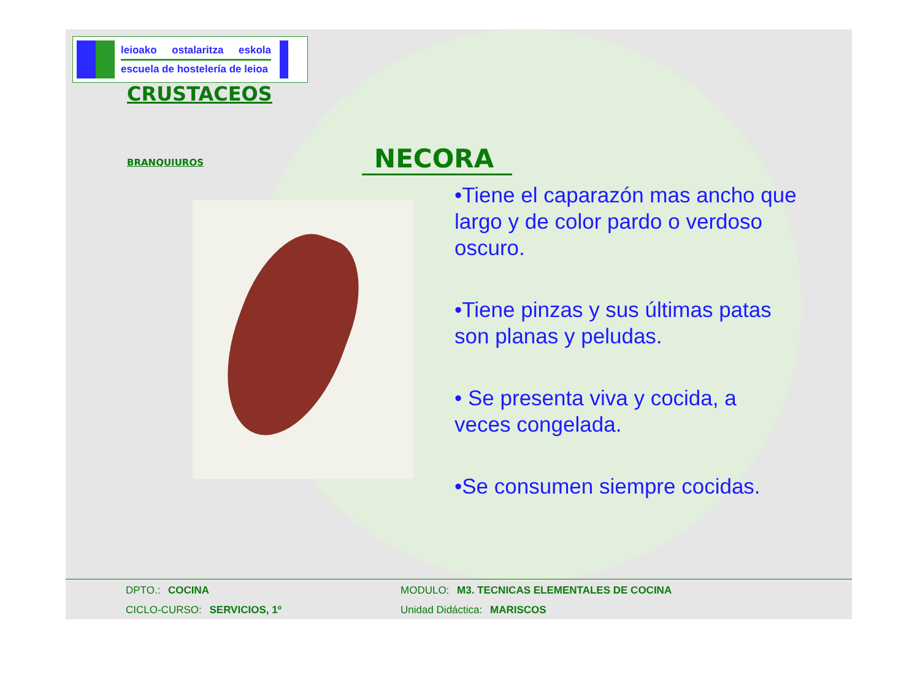leioako ostalaritza eskola
escuela de hostelería de leioa
CRUSTACEOS
BRANQUIUROS NECORA
•Tiene el caparazón mas ancho que largo y de color pardo o verdoso oscuro.
•Tiene pinzas y sus últimas patas son planas y peludas.
• Se presenta viva y cocida, a veces congelada.
•Se consumen siempre cocidas.
DPTO.: COCINA MODULO: M3. TECNICAS ELEMENTALES DE COCINA
CICLO-CURSO: SERVICIOS, 1º Unidad Didáctica: MARISCOS